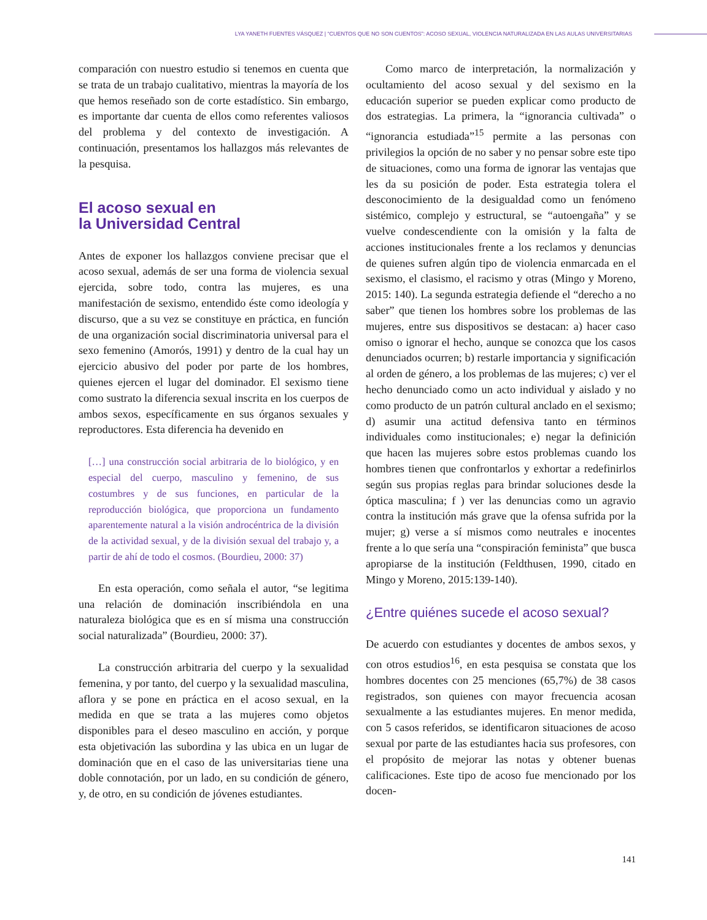LYA YANETH FUENTES VÁSQUEZ | “CUENTOS QUE NO SON CUENTOS”: ACOSO SEXUAL, VIOLENCIA NATURALIZADA EN LAS AULAS UNIVERSITARIAS
comparación con nuestro estudio si tenemos en cuenta que se trata de un trabajo cualitativo, mientras la mayoría de los que hemos reseñado son de corte estadístico. Sin embargo, es importante dar cuenta de ellos como referentes valiosos del problema y del contexto de investigación. A continuación, presentamos los hallazgos más relevantes de la pesquisa.
El acoso sexual en
la Universidad Central
Antes de exponer los hallazgos conviene precisar que el acoso sexual, además de ser una forma de violencia sexual ejercida, sobre todo, contra las mujeres, es una manifestación de sexismo, entendido éste como ideología y discurso, que a su vez se constituye en práctica, en función de una organización social discriminatoria universal para el sexo femenino (Amorós, 1991) y dentro de la cual hay un ejercicio abusivo del poder por parte de los hombres, quienes ejercen el lugar del dominador. El sexismo tiene como sustrato la diferencia sexual inscrita en los cuerpos de ambos sexos, específicamente en sus órganos sexuales y reproductores. Esta diferencia ha devenido en
[…] una construcción social arbitraria de lo biológico, y en especial del cuerpo, masculino y femenino, de sus costumbres y de sus funciones, en particular de la reproducción biológica, que proporciona un fundamento aparentemente natural a la visión androcéntrica de la división de la actividad sexual, y de la división sexual del trabajo y, a partir de ahí de todo el cosmos. (Bourdieu, 2000: 37)
En esta operación, como señala el autor, “se legitima una relación de dominación inscribiéndola en una naturaleza biológica que es en sí misma una construcción social naturalizada” (Bourdieu, 2000: 37).
La construcción arbitraria del cuerpo y la sexualidad femenina, y por tanto, del cuerpo y la sexualidad masculina, aflora y se pone en práctica en el acoso sexual, en la medida en que se trata a las mujeres como objetos disponibles para el deseo masculino en acción, y porque esta objetivación las subordina y las ubica en un lugar de dominación que en el caso de las universitarias tiene una doble connotación, por un lado, en su condición de género, y, de otro, en su condición de jóvenes estudiantes.
Como marco de interpretación, la normalización y ocultamiento del acoso sexual y del sexismo en la educación superior se pueden explicar como producto de dos estrategias. La primera, la “ignorancia cultivada” o “ignorancia estudiada”<sup>15</sup> permite a las personas con privilegios la opción de no saber y no pensar sobre este tipo de situaciones, como una forma de ignorar las ventajas que les da su posición de poder. Esta estrategia tolera el desconocimiento de la desigualdad como un fenómeno sistémico, complejo y estructural, se “autoengaña” y se vuelve condescendiente con la omisión y la falta de acciones institucionales frente a los reclamos y denuncias de quienes sufren algún tipo de violencia enmarcada en el sexismo, el clasismo, el racismo y otras (Mingo y Moreno, 2015: 140). La segunda estrategia defiende el “derecho a no saber” que tienen los hombres sobre los problemas de las mujeres, entre sus dispositivos se destacan: a) hacer caso omiso o ignorar el hecho, aunque se conozca que los casos denunciados ocurren; b) restarle importancia y significación al orden de género, a los problemas de las mujeres; c) ver el hecho denunciado como un acto individual y aislado y no como producto de un patrón cultural anclado en el sexismo; d) asumir una actitud defensiva tanto en términos individuales como institucionales; e) negar la definición que hacen las mujeres sobre estos problemas cuando los hombres tienen que confrontarlos y exhortar a redefinirlos según sus propias reglas para brindar soluciones desde la óptica masculina; f ) ver las denuncias como un agravio contra la institución más grave que la ofensa sufrida por la mujer; g) verse a sí mismos como neutrales e inocentes frente a lo que sería una “conspiración feminista” que busca apropiarse de la institución (Feldthusen, 1990, citado en Mingo y Moreno, 2015:139-140).
¿Entre quiénes sucede el acoso sexual?
De acuerdo con estudiantes y docentes de ambos sexos, y con otros estudios<sup>16</sup>, en esta pesquisa se constata que los hombres docentes con 25 menciones (65,7%) de 38 casos registrados, son quienes con mayor frecuencia acosan sexualmente a las estudiantes mujeres. En menor medida, con 5 casos referidos, se identificaron situaciones de acoso sexual por parte de las estudiantes hacia sus profesores, con el propósito de mejorar las notas y obtener buenas calificaciones. Este tipo de acoso fue mencionado por los docen-
141